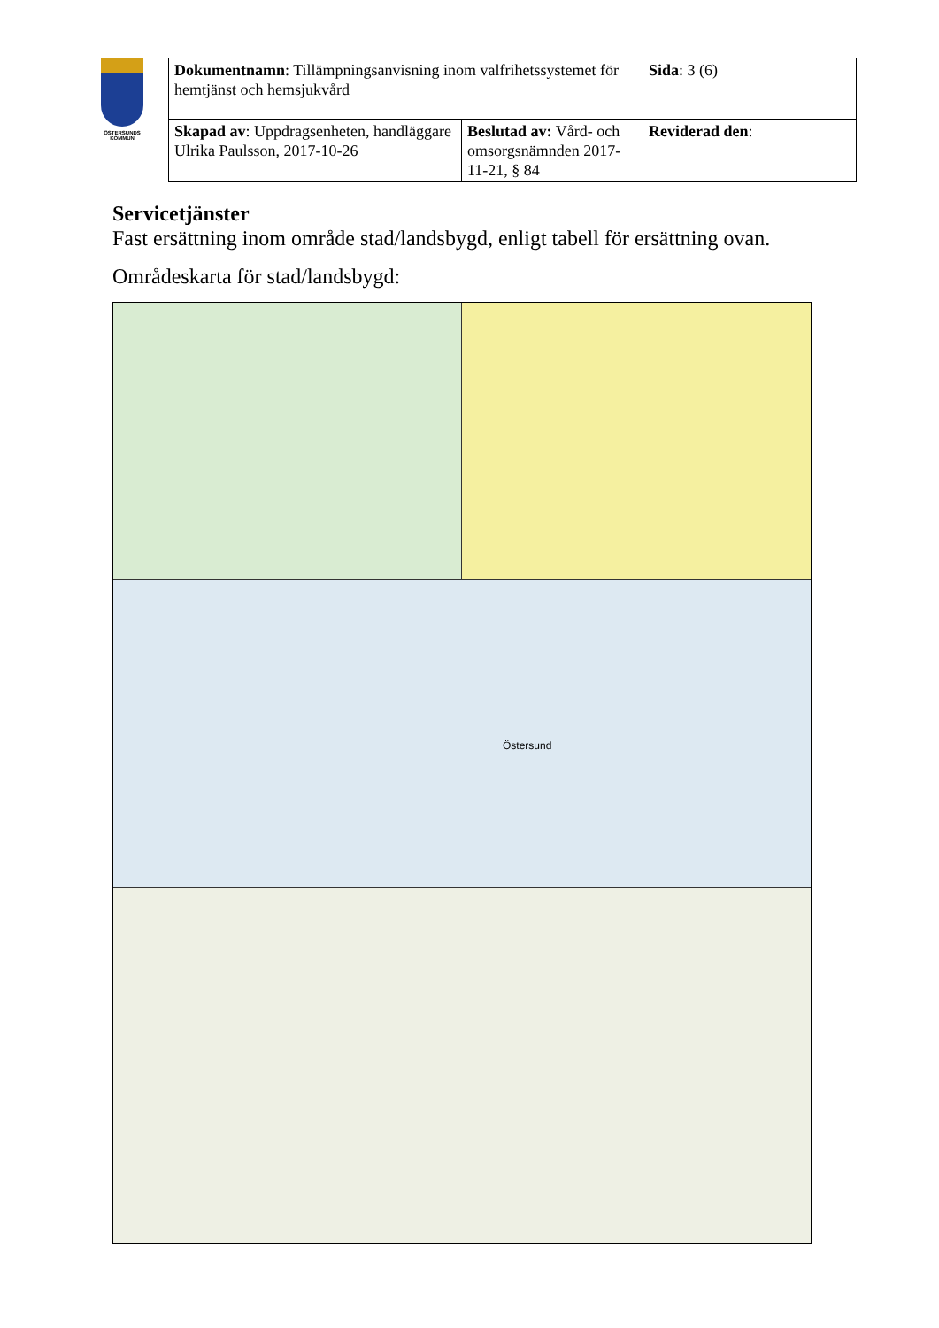ÖSTERSUNDS KOMMUN
| Dokumentnamn : Tillämpningsanvisning inom valfrihetssystemet för hemtjänst och hemsjukvård | | Sida : 3 (6) |
| Skapad av : Uppdragsenheten, handläggare Ulrika Paulsson, 2017-10-26 | Beslutad av: Vård- och omsorgsnämnden 2017-11-21, § 84 | Reviderad den : |
Servicetjänster
Fast ersättning inom område stad/landsbygd, enligt tabell för ersättning ovan.
Områdeskarta för stad/landsbygd:
Östersund